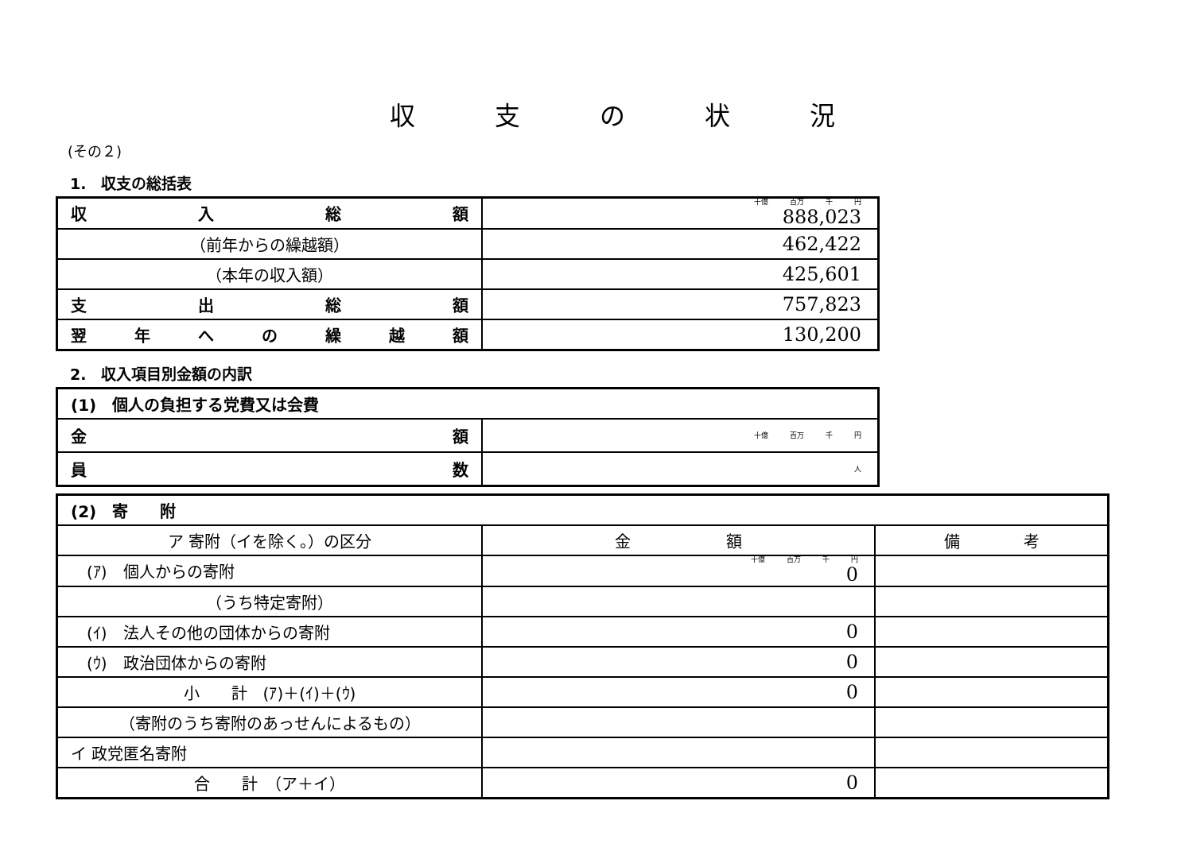収支の状況
(その２)
1.　収支の総括表
| 収 入 総 額 | 十億 百万 千 円 888,023 |
| （前年からの繰越額） | 462,422 |
| （本年の収入額） | 425,601 |
| 支 出 総 額 | 757,823 |
| 翌 年 へ の 繰 越 額 | 130,200 |
2.　収入項目別金額の内訳
| (1) 個人の負担する党費又は会費 | |
| 金 額 | 十億 百万 千 円 |
| 員 数 | 人 |
| (2) 寄 附 | | |
| ア 寄附（イを除く。）の区分 | 金 額 | 備 考 |
| (ｱ) 個人からの寄附 | 十億 百万 千 円 0 | |
| （うち特定寄附） | | |
| (ｲ) 法人その他の団体からの寄附 | 0 | |
| (ｳ) 政治団体からの寄附 | 0 | |
| 小 計 (ｱ)＋(ｲ)＋(ｳ) | 0 | |
| （寄附のうち寄附のあっせんによるもの） | | |
| イ 政党匿名寄附 | | |
| 合 計 （ア＋イ） | 0 | |